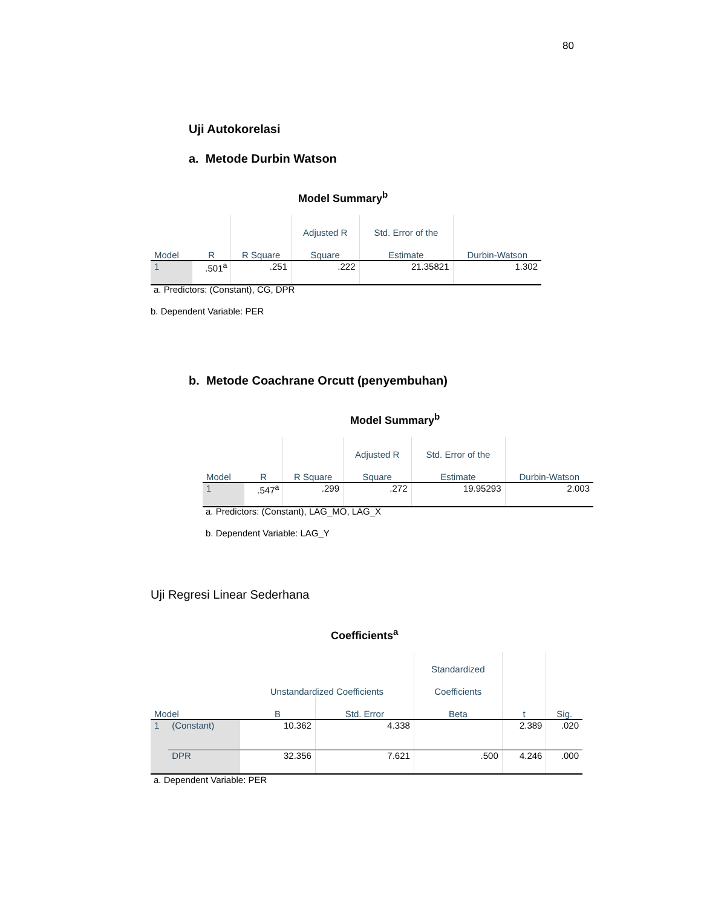80
Uji Autokorelasi
a. Metode Durbin Watson
Model Summary<sup>b</sup>
| | | | Adjusted R | Std. Error of the | |
| --- | --- | --- | --- | --- | --- |
| Model | R | R Square | Square | Estimate | Durbin-Watson |
| 1 | .501<sup>a</sup> | .251 | .222 | 21.35821 | 1.302 |
a. Predictors: (Constant), CG, DPR
b. Dependent Variable: PER
b. Metode Coachrane Orcutt (penyembuhan)
Model Summary<sup>b</sup>
| | | | Adjusted R | Std. Error of the | |
| --- | --- | --- | --- | --- | --- |
| Model | R | R Square | Square | Estimate | Durbin-Watson |
| 1 | .547<sup>a</sup> | .299 | .272 | 19.95293 | 2.003 |
a. Predictors: (Constant), LAG_MO, LAG_X
b. Dependent Variable: LAG_Y
Uji Regresi Linear Sederhana
Coefficients<sup>a</sup>
| | | | | Standardized | | |
| --- | --- | --- | --- | --- | --- | --- |
| | | Unstandardized Coefficients | | Coefficients | | |
| Model | | B | Std. Error | Beta | t | Sig. |
| 1 | (Constant) | 10.362 | 4.338 | | 2.389 | .020 |
| | DPR | 32.356 | 7.621 | .500 | 4.246 | .000 |
a. Dependent Variable: PER